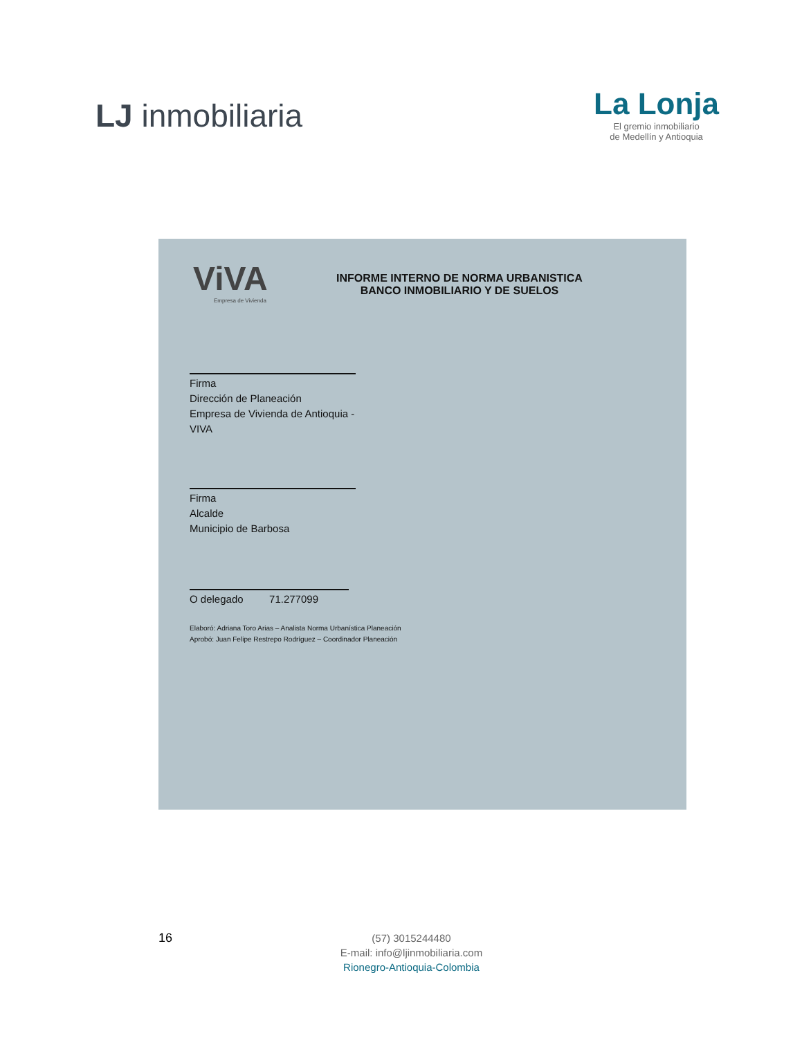LJ inmobiliaria
La Lonja
El gremio inmobiliario
de Medellín y Antioquia
ViVA
Empresa de Vivienda
INFORME INTERNO DE NORMA URBANISTICA
BANCO INMOBILIARIO Y DE SUELOS
Firma
Dirección de Planeación
Empresa de Vivienda de Antioquia -VIVA
Firma
Alcalde
Municipio de Barbosa
O delegado 71.277099
Elaboró: Adriana Toro Arias – Analista Norma Urbanística Planeación
Aprobó: Juan Felipe Restrepo Rodríguez – Coordinador Planeación
16
(57) 3015244480
E-mail: info@ljinmobiliaria.com
Rionegro-Antioquia-Colombia